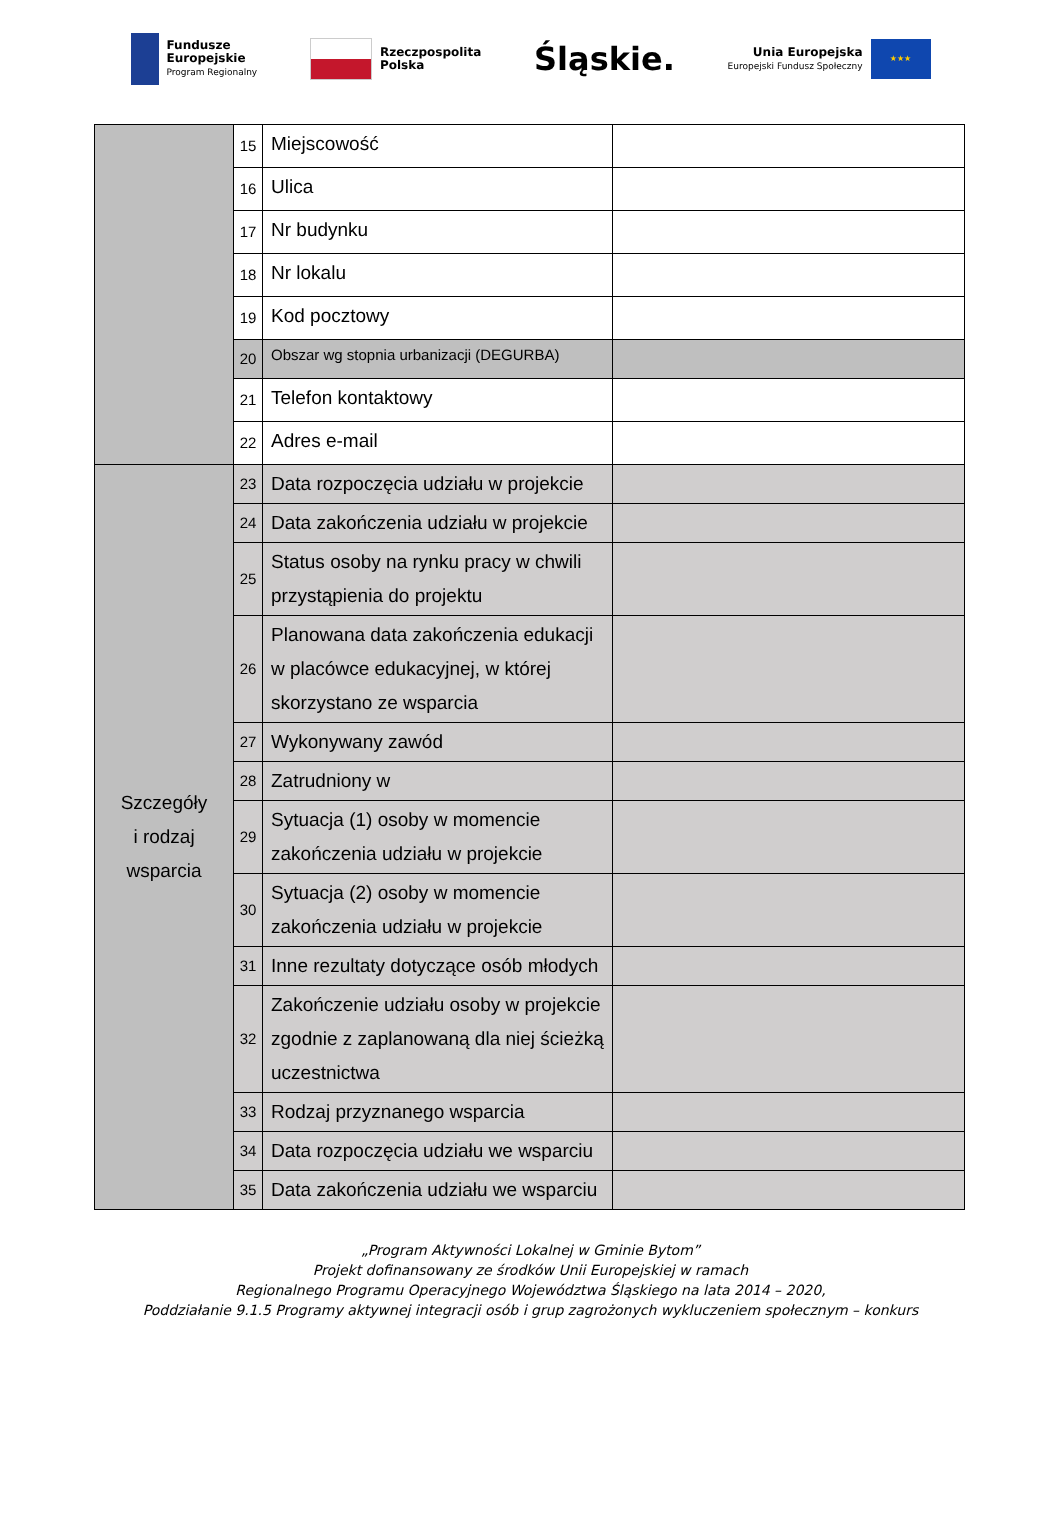Fundusze
Europejskie
Program Regionalny
Rzeczpospolita
Polska
Śląskie.
Unia Europejska
Europejski Fundusz Społeczny
★★★
| | 15 | Miejscowość | |
| | 16 | Ulica | |
| | 17 | Nr budynku | |
| | 18 | Nr lokalu | |
| | 19 | Kod pocztowy | |
| | 20 | Obszar wg stopnia urbanizacji (DEGURBA) | |
| | 21 | Telefon kontaktowy | |
| | 22 | Adres e-mail | |
| Szczegóły i rodzaj wsparcia | 23 | Data rozpoczęcia udziału w projekcie | |
| | 24 | Data zakończenia udziału w projekcie | |
| | 25 | Status osoby na rynku pracy w chwili przystąpienia do projektu | |
| | 26 | Planowana data zakończenia edukacji w placówce edukacyjnej, w której skorzystano ze wsparcia | |
| | 27 | Wykonywany zawód | |
| | 28 | Zatrudniony w | |
| | 29 | Sytuacja (1) osoby w momencie zakończenia udziału w projekcie | |
| | 30 | Sytuacja (2) osoby w momencie zakończenia udziału w projekcie | |
| | 31 | Inne rezultaty dotyczące osób młodych | |
| | 32 | Zakończenie udziału osoby w projekcie zgodnie z zaplanowaną dla niej ścieżką uczestnictwa | |
| | 33 | Rodzaj przyznanego wsparcia | |
| | 34 | Data rozpoczęcia udziału we wsparciu | |
| | 35 | Data zakończenia udziału we wsparciu | |
„Program Aktywności Lokalnej w Gminie Bytom”
Projekt dofinansowany ze środków Unii Europejskiej w ramach
Regionalnego Programu Operacyjnego Województwa Śląskiego na lata 2014 – 2020,
Poddziałanie 9.1.5 Programy aktywnej integracji osób i grup zagrożonych wykluczeniem społecznym – konkurs